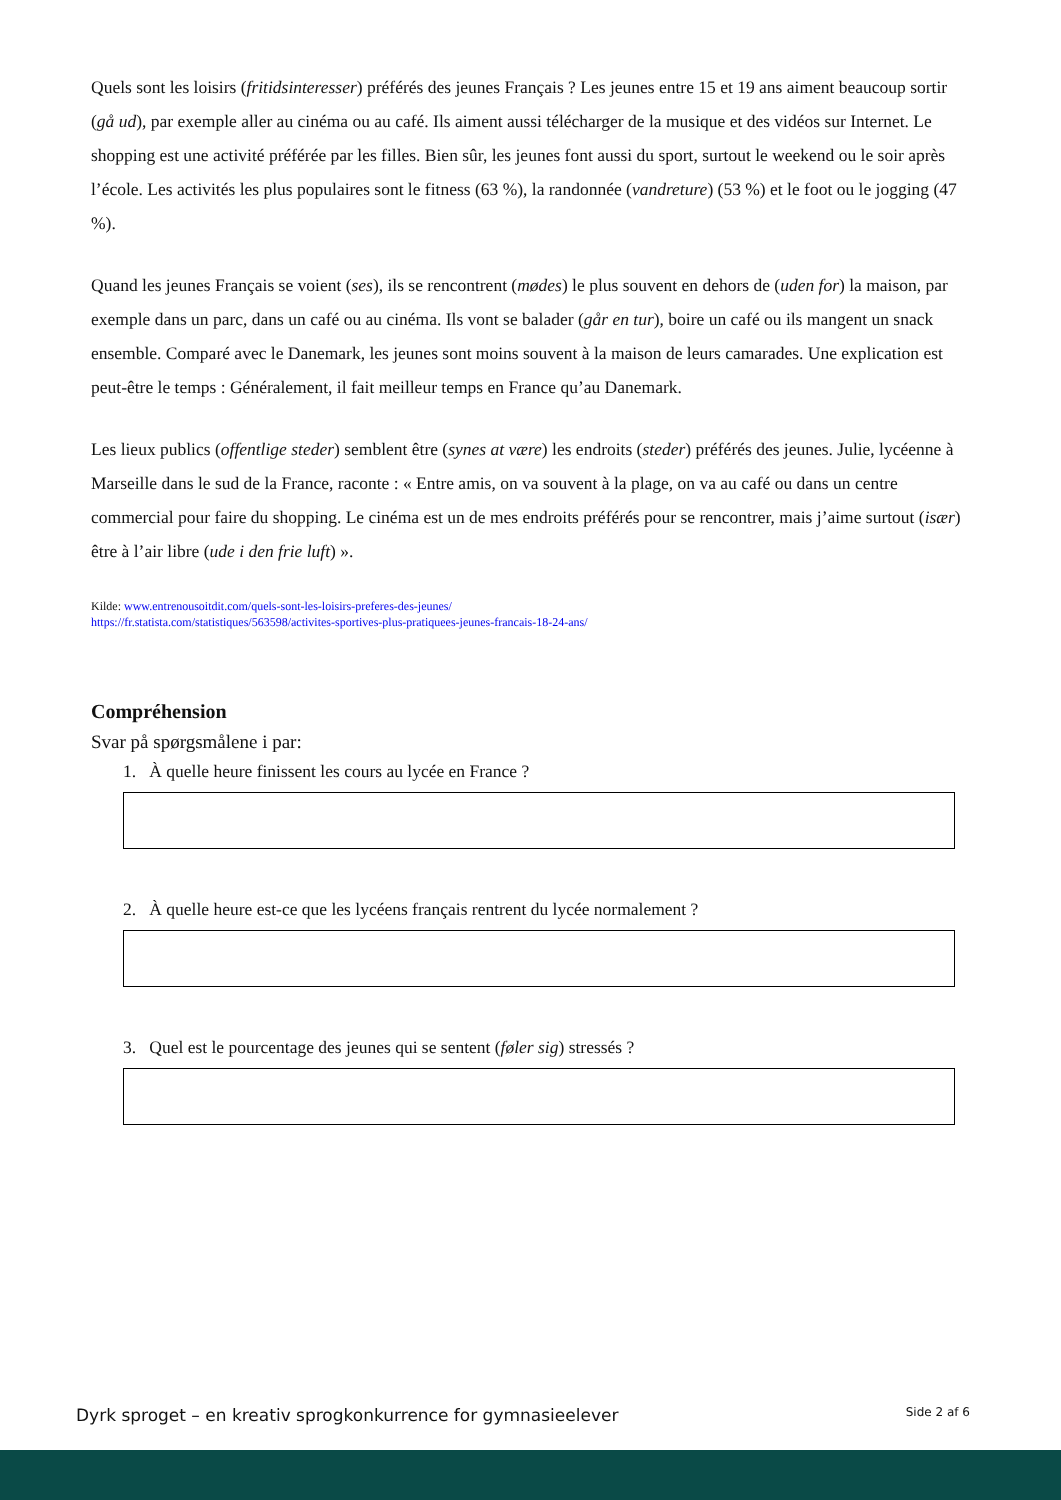Quels sont les loisirs (fritidsinteresser) préférés des jeunes Français ? Les jeunes entre 15 et 19 ans aiment beaucoup sortir (gå ud), par exemple aller au cinéma ou au café. Ils aiment aussi télécharger de la musique et des vidéos sur Internet. Le shopping est une activité préférée par les filles. Bien sûr, les jeunes font aussi du sport, surtout le weekend ou le soir après l’école. Les activités les plus populaires sont le fitness (63 %), la randonnée (vandreture) (53 %) et le foot ou le jogging (47 %).
Quand les jeunes Français se voient (ses), ils se rencontrent (mødes) le plus souvent en dehors de (uden for) la maison, par exemple dans un parc, dans un café ou au cinéma. Ils vont se balader (går en tur), boire un café ou ils mangent un snack ensemble. Comparé avec le Danemark, les jeunes sont moins souvent à la maison de leurs camarades. Une explication est peut-être le temps : Généralement, il fait meilleur temps en France qu’au Danemark.
Les lieux publics (offentlige steder) semblent être (synes at være) les endroits (steder) préférés des jeunes. Julie, lycéenne à Marseille dans le sud de la France, raconte : « Entre amis, on va souvent à la plage, on va au café ou dans un centre commercial pour faire du shopping. Le cinéma est un de mes endroits préférés pour se rencontrer, mais j’aime surtout (især) être à l’air libre (ude i den frie luft) ».
Kilde: www.entrenousoitdit.com/quels-sont-les-loisirs-preferes-des-jeunes/
https://fr.statista.com/statistiques/563598/activites-sportives-plus-pratiquees-jeunes-francais-18-24-ans/
Compréhension
Svar på spørgsmålene i par:
1. À quelle heure finissent les cours au lycée en France ?
2. À quelle heure est-ce que les lycéens français rentrent du lycée normalement ?
3. Quel est le pourcentage des jeunes qui se sentent (føler sig) stressés ?
Dyrk sproget – en kreativ sprogkonkurrence for gymnasieelever Side 2 af 6